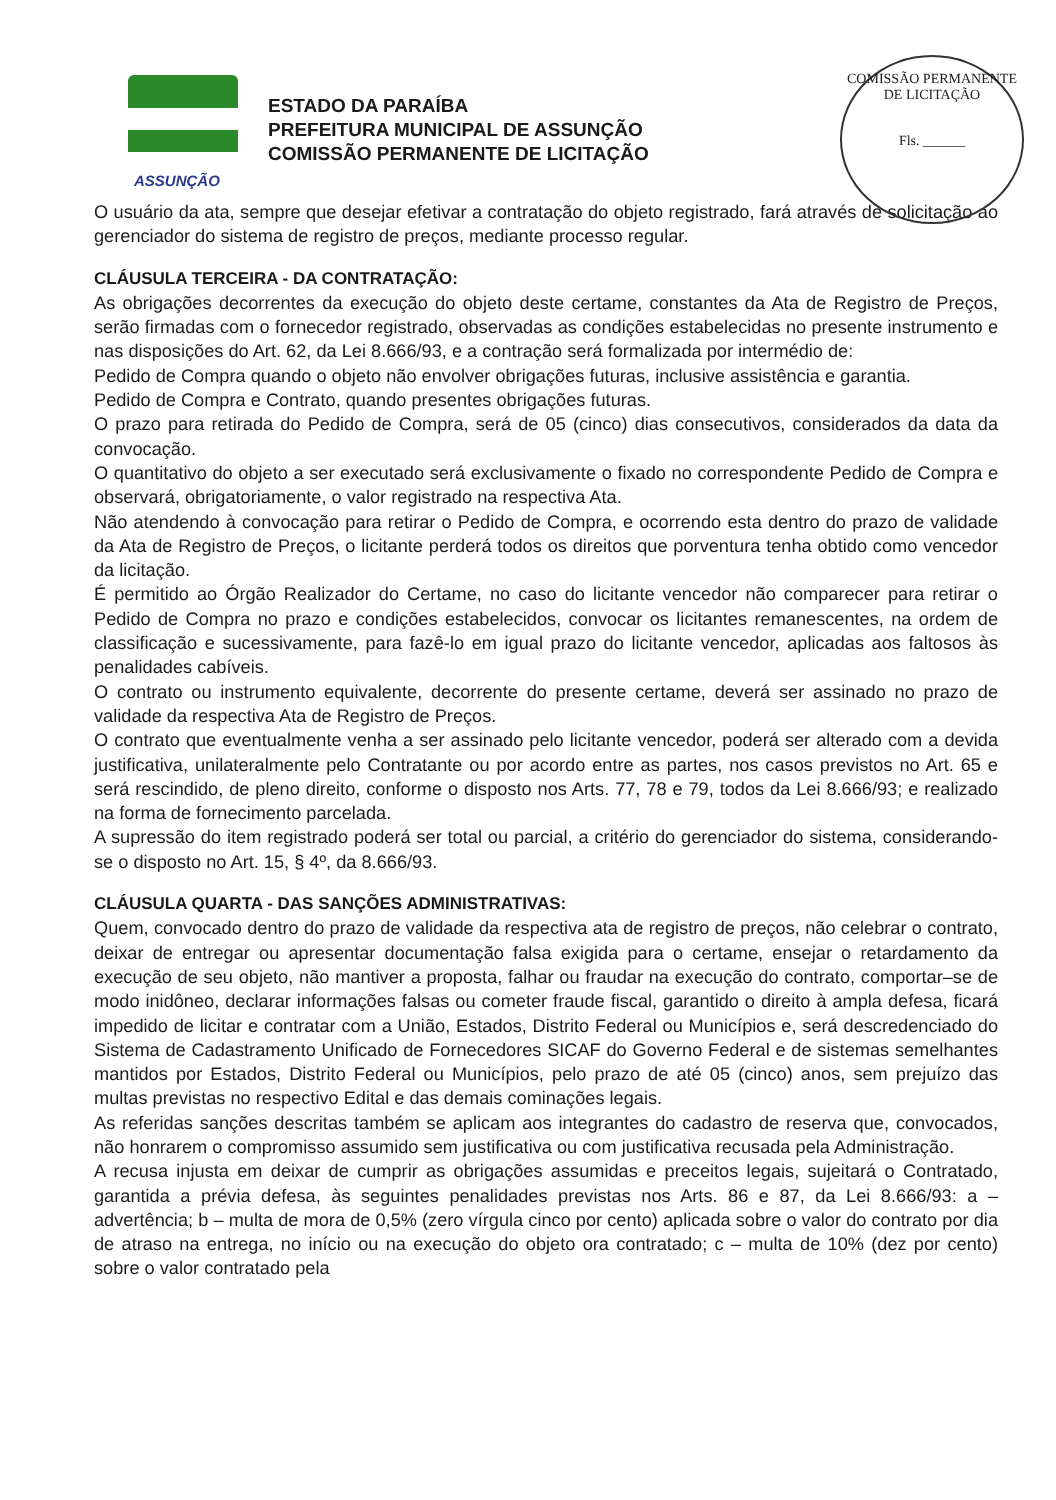COMISSÃO PERMANENTE DE LICITAÇÃO
Fls. ______
ASSUNÇÃO
ESTADO DA PARAÍBA
PREFEITURA MUNICIPAL DE ASSUNÇÃO
COMISSÃO PERMANENTE DE LICITAÇÃO
O usuário da ata, sempre que desejar efetivar a contratação do objeto registrado, fará através de solicitação ao gerenciador do sistema de registro de preços, mediante processo regular.
CLÁUSULA TERCEIRA - DA CONTRATAÇÃO:
As obrigações decorrentes da execução do objeto deste certame, constantes da Ata de Registro de Preços, serão firmadas com o fornecedor registrado, observadas as condições estabelecidas no presente instrumento e nas disposições do Art. 62, da Lei 8.666/93, e a contração será formalizada por intermédio de:
Pedido de Compra quando o objeto não envolver obrigações futuras, inclusive assistência e garantia.
Pedido de Compra e Contrato, quando presentes obrigações futuras.
O prazo para retirada do Pedido de Compra, será de 05 (cinco) dias consecutivos, considerados da data da convocação.
O quantitativo do objeto a ser executado será exclusivamente o fixado no correspondente Pedido de Compra e observará, obrigatoriamente, o valor registrado na respectiva Ata.
Não atendendo à convocação para retirar o Pedido de Compra, e ocorrendo esta dentro do prazo de validade da Ata de Registro de Preços, o licitante perderá todos os direitos que porventura tenha obtido como vencedor da licitação.
É permitido ao Órgão Realizador do Certame, no caso do licitante vencedor não comparecer para retirar o Pedido de Compra no prazo e condições estabelecidos, convocar os licitantes remanescentes, na ordem de classificação e sucessivamente, para fazê-lo em igual prazo do licitante vencedor, aplicadas aos faltosos às penalidades cabíveis.
O contrato ou instrumento equivalente, decorrente do presente certame, deverá ser assinado no prazo de validade da respectiva Ata de Registro de Preços.
O contrato que eventualmente venha a ser assinado pelo licitante vencedor, poderá ser alterado com a devida justificativa, unilateralmente pelo Contratante ou por acordo entre as partes, nos casos previstos no Art. 65 e será rescindido, de pleno direito, conforme o disposto nos Arts. 77, 78 e 79, todos da Lei 8.666/93; e realizado na forma de fornecimento parcelada.
A supressão do item registrado poderá ser total ou parcial, a critério do gerenciador do sistema, considerando-se o disposto no Art. 15, § 4º, da 8.666/93.
CLÁUSULA QUARTA - DAS SANÇÕES ADMINISTRATIVAS:
Quem, convocado dentro do prazo de validade da respectiva ata de registro de preços, não celebrar o contrato, deixar de entregar ou apresentar documentação falsa exigida para o certame, ensejar o retardamento da execução de seu objeto, não mantiver a proposta, falhar ou fraudar na execução do contrato, comportar–se de modo inidôneo, declarar informações falsas ou cometer fraude fiscal, garantido o direito à ampla defesa, ficará impedido de licitar e contratar com a União, Estados, Distrito Federal ou Municípios e, será descredenciado do Sistema de Cadastramento Unificado de Fornecedores SICAF do Governo Federal e de sistemas semelhantes mantidos por Estados, Distrito Federal ou Municípios, pelo prazo de até 05 (cinco) anos, sem prejuízo das multas previstas no respectivo Edital e das demais cominações legais.
As referidas sanções descritas também se aplicam aos integrantes do cadastro de reserva que, convocados, não honrarem o compromisso assumido sem justificativa ou com justificativa recusada pela Administração.
A recusa injusta em deixar de cumprir as obrigações assumidas e preceitos legais, sujeitará o Contratado, garantida a prévia defesa, às seguintes penalidades previstas nos Arts. 86 e 87, da Lei 8.666/93: a – advertência; b – multa de mora de 0,5% (zero vírgula cinco por cento) aplicada sobre o valor do contrato por dia de atraso na entrega, no início ou na execução do objeto ora contratado; c – multa de 10% (dez por cento) sobre o valor contratado pela